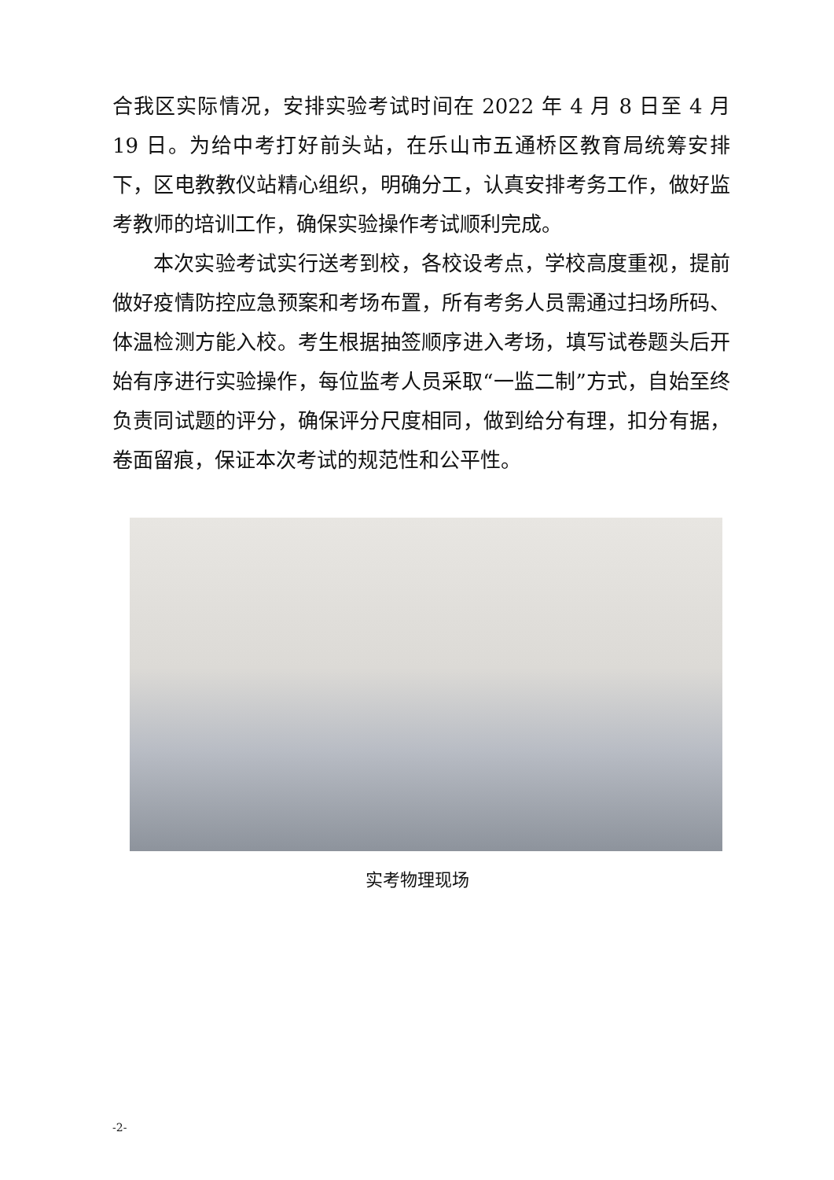合我区实际情况，安排实验考试时间在 2022 年 4 月 8 日至 4 月 19 日。为给中考打好前头站，在乐山市五通桥区教育局统筹安排下，区电教教仪站精心组织，明确分工，认真安排考务工作，做好监考教师的培训工作，确保实验操作考试顺利完成。
本次实验考试实行送考到校，各校设考点，学校高度重视，提前做好疫情防控应急预案和考场布置，所有考务人员需通过扫场所码、体温检测方能入校。考生根据抽签顺序进入考场，填写试卷题头后开始有序进行实验操作，每位监考人员采取“一监二制”方式，自始至终负责同试题的评分，确保评分尺度相同，做到给分有理，扣分有据，卷面留痕，保证本次考试的规范性和公平性。
实考物理现场
-2-